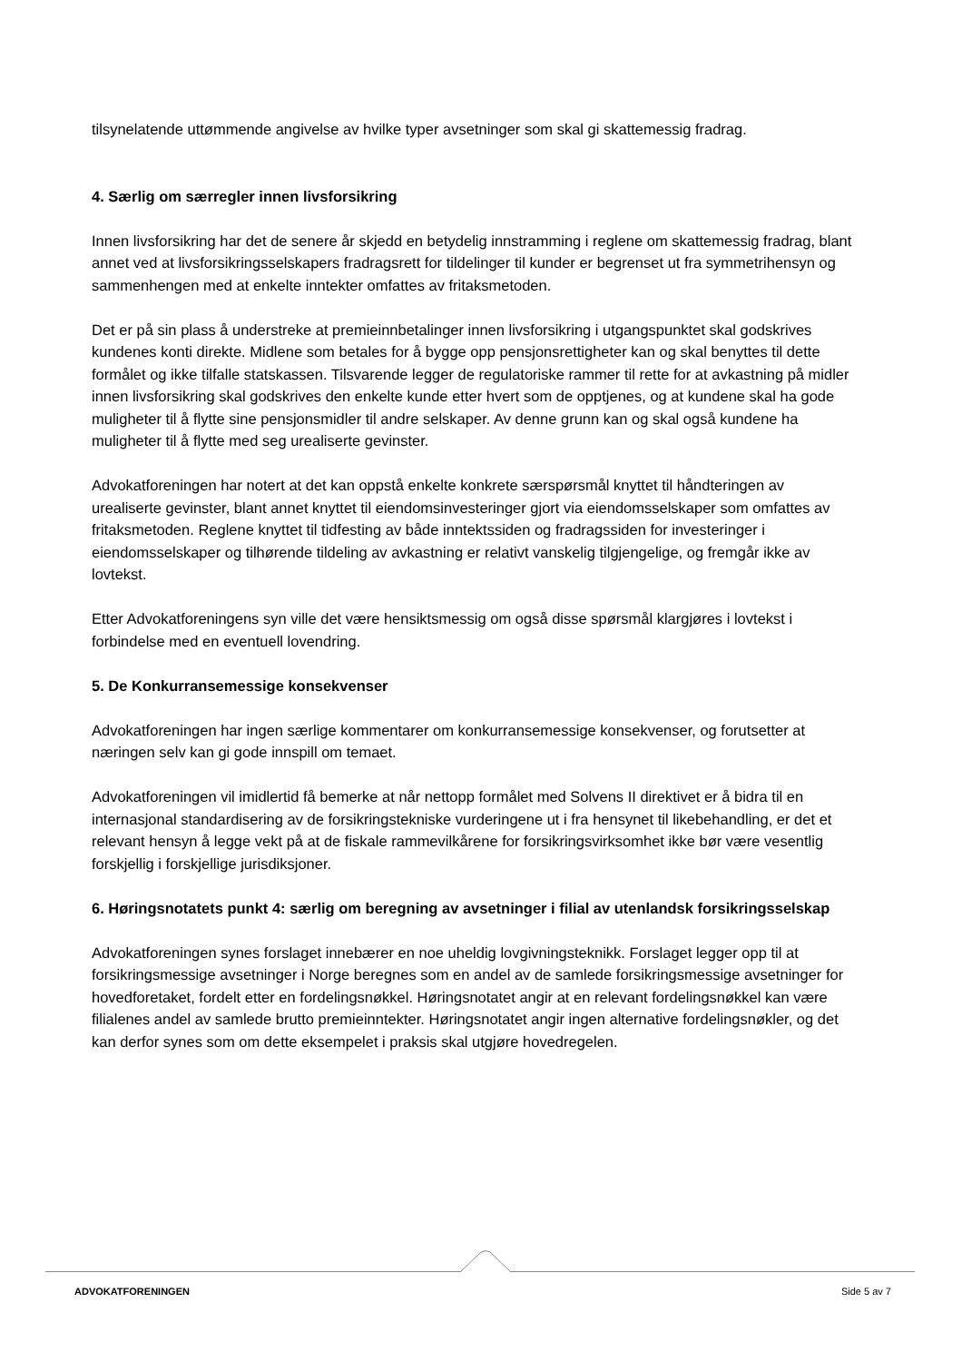tilsynelatende uttømmende angivelse av hvilke typer avsetninger som skal gi skattemessig fradrag.
4. Særlig om særregler innen livsforsikring
Innen livsforsikring har det de senere år skjedd en betydelig innstramming i reglene om skattemessig fradrag, blant annet ved at livsforsikringsselskapers fradragsrett for tildelinger til kunder er begrenset ut fra symmetrihensyn og sammenhengen med at enkelte inntekter omfattes av fritaksmetoden.
Det er på sin plass å understreke at premieinnbetalinger innen livsforsikring i utgangspunktet skal godskrives kundenes konti direkte. Midlene som betales for å bygge opp pensjonsrettigheter kan og skal benyttes til dette formålet og ikke tilfalle statskassen. Tilsvarende legger de regulatoriske rammer til rette for at avkastning på midler innen livsforsikring skal godskrives den enkelte kunde etter hvert som de opptjenes, og at kundene skal ha gode muligheter til å flytte sine pensjonsmidler til andre selskaper. Av denne grunn kan og skal også kundene ha muligheter til å flytte med seg urealiserte gevinster.
Advokatforeningen har notert at det kan oppstå enkelte konkrete særspørsmål knyttet til håndteringen av urealiserte gevinster, blant annet knyttet til eiendomsinvesteringer gjort via eiendomsselskaper som omfattes av fritaksmetoden. Reglene knyttet til tidfesting av både inntektssiden og fradragssiden for investeringer i eiendomsselskaper og tilhørende tildeling av avkastning er relativt vanskelig tilgjengelige, og fremgår ikke av lovtekst.
Etter Advokatforeningens syn ville det være hensiktsmessig om også disse spørsmål klargjøres i lovtekst i forbindelse med en eventuell lovendring.
5. De Konkurransemessige konsekvenser
Advokatforeningen har ingen særlige kommentarer om konkurransemessige konsekvenser, og forutsetter at næringen selv kan gi gode innspill om temaet.
Advokatforeningen vil imidlertid få bemerke at når nettopp formålet med Solvens II direktivet er å bidra til en internasjonal standardisering av de forsikringstekniske vurderingene ut i fra hensynet til likebehandling, er det et relevant hensyn å legge vekt på at de fiskale rammevilkårene for forsikringsvirksomhet ikke bør være vesentlig forskjellig i forskjellige jurisdiksjoner.
6. Høringsnotatets punkt 4: særlig om beregning av avsetninger i filial av utenlandsk forsikringsselskap
Advokatforeningen synes forslaget innebærer en noe uheldig lovgivningsteknikk. Forslaget legger opp til at forsikringsmessige avsetninger i Norge beregnes som en andel av de samlede forsikringsmessige avsetninger for hovedforetaket, fordelt etter en fordelingsnøkkel. Høringsnotatet angir at en relevant fordelingsnøkkel kan være filialenes andel av samlede brutto premieinntekter. Høringsnotatet angir ingen alternative fordelingsnøkler, og det kan derfor synes som om dette eksempelet i praksis skal utgjøre hovedregelen.
ADVOKATFORENINGEN Side 5 av 7